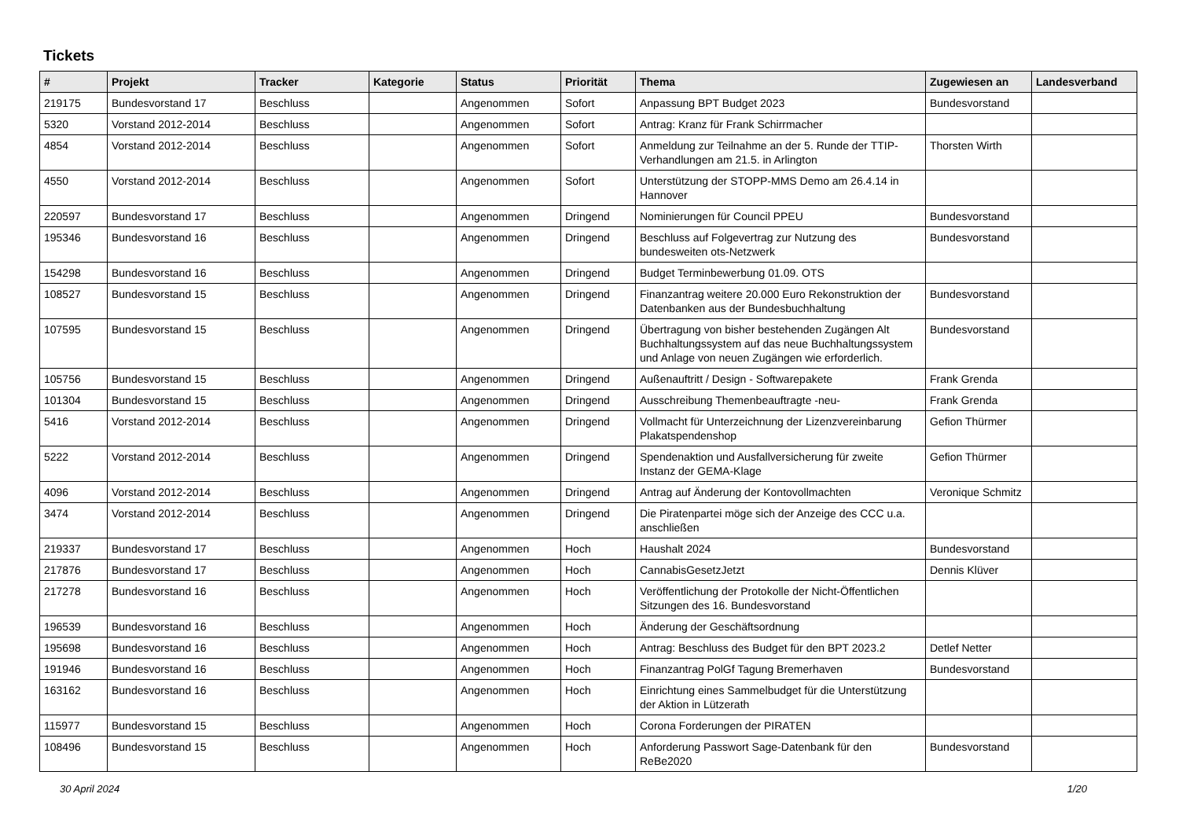Tickets
| # | Projekt | Tracker | Kategorie | Status | Priorität | Thema | Zugewiesen an | Landesverband |
| --- | --- | --- | --- | --- | --- | --- | --- | --- |
| 219175 | Bundesvorstand 17 | Beschluss | | Angenommen | Sofort | Anpassung BPT Budget 2023 | Bundesvorstand | |
| 5320 | Vorstand 2012-2014 | Beschluss | | Angenommen | Sofort | Antrag: Kranz für Frank Schirrmacher | | |
| 4854 | Vorstand 2012-2014 | Beschluss | | Angenommen | Sofort | Anmeldung zur Teilnahme an der 5. Runde der TTIP-Verhandlungen am 21.5. in Arlington | Thorsten Wirth | |
| 4550 | Vorstand 2012-2014 | Beschluss | | Angenommen | Sofort | Unterstützung der STOPP-MMS Demo am 26.4.14 in Hannover | | |
| 220597 | Bundesvorstand 17 | Beschluss | | Angenommen | Dringend | Nominierungen für Council PPEU | Bundesvorstand | |
| 195346 | Bundesvorstand 16 | Beschluss | | Angenommen | Dringend | Beschluss auf Folgevertrag zur Nutzung des bundesweiten ots-Netzwerk | Bundesvorstand | |
| 154298 | Bundesvorstand 16 | Beschluss | | Angenommen | Dringend | Budget Terminbewerbung 01.09. OTS | | |
| 108527 | Bundesvorstand 15 | Beschluss | | Angenommen | Dringend | Finanzantrag weitere 20.000 Euro Rekonstruktion der Datenbanken aus der Bundesbuchhaltung | Bundesvorstand | |
| 107595 | Bundesvorstand 15 | Beschluss | | Angenommen | Dringend | Übertragung von bisher bestehenden Zugängen Alt Buchhaltungssystem auf das neue Buchhaltungssystem und Anlage von neuen Zugängen wie erforderlich. | Bundesvorstand | |
| 105756 | Bundesvorstand 15 | Beschluss | | Angenommen | Dringend | Außenauftritt / Design - Softwarepakete | Frank Grenda | |
| 101304 | Bundesvorstand 15 | Beschluss | | Angenommen | Dringend | Ausschreibung Themenbeauftragte -neu- | Frank Grenda | |
| 5416 | Vorstand 2012-2014 | Beschluss | | Angenommen | Dringend | Vollmacht für Unterzeichnung der Lizenzvereinbarung Plakatspendenshop | Gefion Thürmer | |
| 5222 | Vorstand 2012-2014 | Beschluss | | Angenommen | Dringend | Spendenaktion und Ausfallversicherung für zweite Instanz der GEMA-Klage | Gefion Thürmer | |
| 4096 | Vorstand 2012-2014 | Beschluss | | Angenommen | Dringend | Antrag auf Änderung der Kontovollmachten | Veronique Schmitz | |
| 3474 | Vorstand 2012-2014 | Beschluss | | Angenommen | Dringend | Die Piratenpartei möge sich der Anzeige des CCC u.a. anschließen | | |
| 219337 | Bundesvorstand 17 | Beschluss | | Angenommen | Hoch | Haushalt 2024 | Bundesvorstand | |
| 217876 | Bundesvorstand 17 | Beschluss | | Angenommen | Hoch | CannabisGesetzJetzt | Dennis Klüver | |
| 217278 | Bundesvorstand 16 | Beschluss | | Angenommen | Hoch | Veröffentlichung der Protokolle der Nicht-Öffentlichen Sitzungen des 16. Bundesvorstand | | |
| 196539 | Bundesvorstand 16 | Beschluss | | Angenommen | Hoch | Änderung der Geschäftsordnung | | |
| 195698 | Bundesvorstand 16 | Beschluss | | Angenommen | Hoch | Antrag: Beschluss des Budget für den BPT 2023.2 | Detlef Netter | |
| 191946 | Bundesvorstand 16 | Beschluss | | Angenommen | Hoch | Finanzantrag PolGf Tagung Bremerhaven | Bundesvorstand | |
| 163162 | Bundesvorstand 16 | Beschluss | | Angenommen | Hoch | Einrichtung eines Sammelbudget für die Unterstützung der Aktion in Lützerath | | |
| 115977 | Bundesvorstand 15 | Beschluss | | Angenommen | Hoch | Corona Forderungen der PIRATEN | | |
| 108496 | Bundesvorstand 15 | Beschluss | | Angenommen | Hoch | Anforderung Passwort Sage-Datenbank für den ReBe2020 | Bundesvorstand | |
30 April 2024 1/20